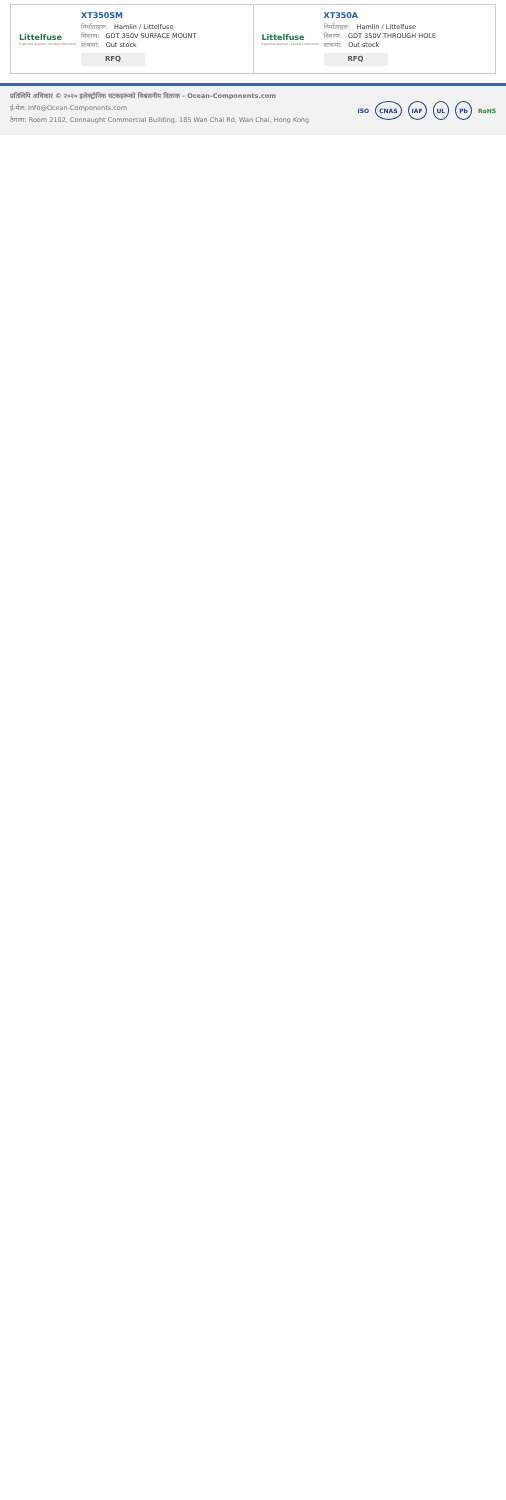Littelfuse
Expertise Applied | Answers Delivered
XT350SM
निर्माताहरू: Hamlin / Littelfuse
विवरण: GDT 350V SURFACE MOUNT
स्टकमा: Out stock
RFQ
Littelfuse
Expertise Applied | Answers Delivered
XT350A
निर्माताहरू: Hamlin / Littelfuse
विवरण: GDT 350V THROUGH HOLE
स्टकमा: Out stock
RFQ
प्रतिलिपि अधिकार © २०२० इलेक्ट्रोनिक घटकहरूको विश्वसनीय वितरक - Ocean-Components.com
ई-मेल: Info@Ocean-Components.com
ठेगाना: Room 2102, Connaught Commercial Building, 185 Wan Chai Rd, Wan Chai, Hong Kong
ISO CNAS IAF UL Pb RoHS